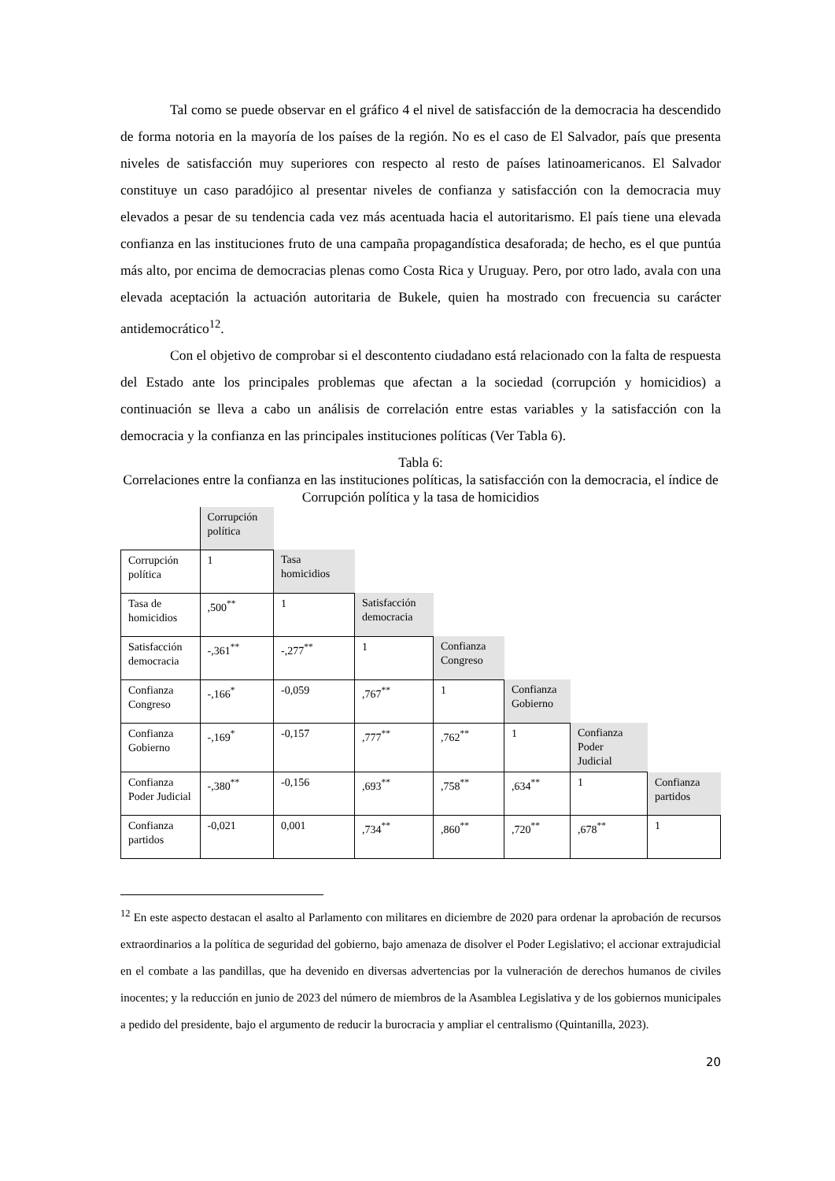Tal como se puede observar en el gráfico 4 el nivel de satisfacción de la democracia ha descendido de forma notoria en la mayoría de los países de la región. No es el caso de El Salvador, país que presenta niveles de satisfacción muy superiores con respecto al resto de países latinoamericanos. El Salvador constituye un caso paradójico al presentar niveles de confianza y satisfacción con la democracia muy elevados a pesar de su tendencia cada vez más acentuada hacia el autoritarismo. El país tiene una elevada confianza en las instituciones fruto de una campaña propagandística desaforada; de hecho, es el que puntúa más alto, por encima de democracias plenas como Costa Rica y Uruguay. Pero, por otro lado, avala con una elevada aceptación la actuación autoritaria de Bukele, quien ha mostrado con frecuencia su carácter antidemocrático<sup>12</sup>.
Con el objetivo de comprobar si el descontento ciudadano está relacionado con la falta de respuesta del Estado ante los principales problemas que afectan a la sociedad (corrupción y homicidios) a continuación se lleva a cabo un análisis de correlación entre estas variables y la satisfacción con la democracia y la confianza en las principales instituciones políticas (Ver Tabla 6).
Tabla 6:
Correlaciones entre la confianza en las instituciones políticas, la satisfacción con la democracia, el índice de Corrupción política y la tasa de homicidios
| | Corrupción política | | | | | | |
| Corrupción política | 1 | Tasa homicidios | | | | | |
| Tasa de homicidios | ,500<sup>**</sup> | 1 | Satisfacción democracia | | | | |
| Satisfacción democracia | -,361<sup>**</sup> | -,277<sup>**</sup> | 1 | Confianza Congreso | | | |
| Confianza Congreso | -,166<sup>*</sup> | -0,059 | ,767<sup>**</sup> | 1 | Confianza Gobierno | | |
| Confianza Gobierno | -,169<sup>*</sup> | -0,157 | ,777<sup>**</sup> | ,762<sup>**</sup> | 1 | Confianza Poder Judicial | |
| Confianza Poder Judicial | -,380<sup>**</sup> | -0,156 | ,693<sup>**</sup> | ,758<sup>**</sup> | ,634<sup>**</sup> | 1 | Confianza partidos |
| Confianza partidos | -0,021 | 0,001 | ,734<sup>**</sup> | ,860<sup>**</sup> | ,720<sup>**</sup> | ,678<sup>**</sup> | 1 |
<sup>12</sup> En este aspecto destacan el asalto al Parlamento con militares en diciembre de 2020 para ordenar la aprobación de recursos extraordinarios a la política de seguridad del gobierno, bajo amenaza de disolver el Poder Legislativo; el accionar extrajudicial en el combate a las pandillas, que ha devenido en diversas advertencias por la vulneración de derechos humanos de civiles inocentes; y la reducción en junio de 2023 del número de miembros de la Asamblea Legislativa y de los gobiernos municipales a pedido del presidente, bajo el argumento de reducir la burocracia y ampliar el centralismo (Quintanilla, 2023).
20